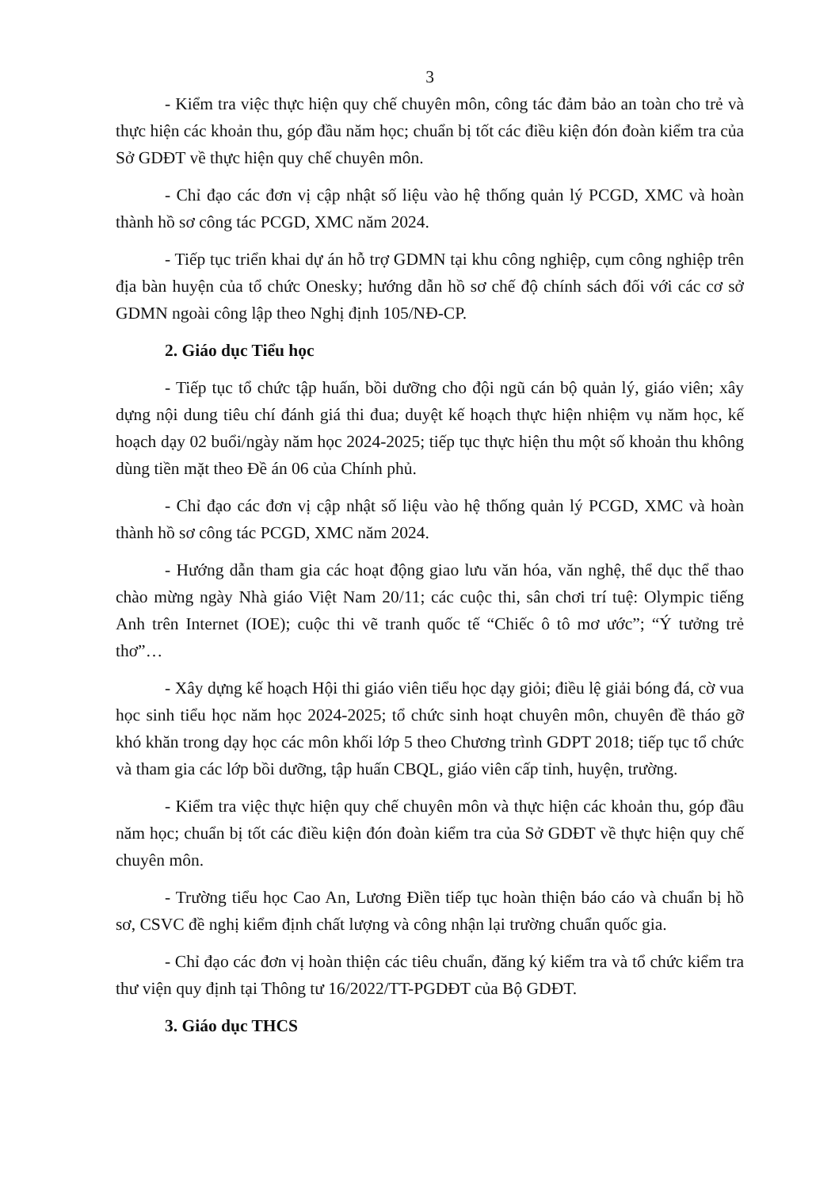3
- Kiểm tra việc thực hiện quy chế chuyên môn, công tác đảm bảo an toàn cho trẻ và thực hiện các khoản thu, góp đầu năm học; chuẩn bị tốt các điều kiện đón đoàn kiểm tra của Sở GDĐT về thực hiện quy chế chuyên môn.
- Chỉ đạo các đơn vị cập nhật số liệu vào hệ thống quản lý PCGD, XMC và hoàn thành hồ sơ công tác PCGD, XMC năm 2024.
- Tiếp tục triển khai dự án hỗ trợ GDMN tại khu công nghiệp, cụm công nghiệp trên địa bàn huyện của tổ chức Onesky; hướng dẫn hồ sơ chế độ chính sách đối với các cơ sở GDMN ngoài công lập theo Nghị định 105/NĐ-CP.
2. Giáo dục Tiểu học
- Tiếp tục tổ chức tập huấn, bồi dưỡng cho đội ngũ cán bộ quản lý, giáo viên; xây dựng nội dung tiêu chí đánh giá thi đua; duyệt kế hoạch thực hiện nhiệm vụ năm học, kế hoạch dạy 02 buổi/ngày năm học 2024-2025; tiếp tục thực hiện thu một số khoản thu không dùng tiền mặt theo Đề án 06 của Chính phủ.
- Chỉ đạo các đơn vị cập nhật số liệu vào hệ thống quản lý PCGD, XMC và hoàn thành hồ sơ công tác PCGD, XMC năm 2024.
- Hướng dẫn tham gia các hoạt động giao lưu văn hóa, văn nghệ, thể dục thể thao chào mừng ngày Nhà giáo Việt Nam 20/11; các cuộc thi, sân chơi trí tuệ: Olympic tiếng Anh trên Internet (IOE); cuộc thi vẽ tranh quốc tế “Chiếc ô tô mơ ước”; “Ý tưởng trẻ thơ”…
- Xây dựng kế hoạch Hội thi giáo viên tiểu học dạy giỏi; điều lệ giải bóng đá, cờ vua học sinh tiểu học năm học 2024-2025; tổ chức sinh hoạt chuyên môn, chuyên đề tháo gỡ khó khăn trong dạy học các môn khối lớp 5 theo Chương trình GDPT 2018; tiếp tục tổ chức và tham gia các lớp bồi dưỡng, tập huấn CBQL, giáo viên cấp tỉnh, huyện, trường.
- Kiểm tra việc thực hiện quy chế chuyên môn và thực hiện các khoản thu, góp đầu năm học; chuẩn bị tốt các điều kiện đón đoàn kiểm tra của Sở GDĐT về thực hiện quy chế chuyên môn.
- Trường tiểu học Cao An, Lương Điền tiếp tục hoàn thiện báo cáo và chuẩn bị hồ sơ, CSVC đề nghị kiểm định chất lượng và công nhận lại trường chuẩn quốc gia.
- Chỉ đạo các đơn vị hoàn thiện các tiêu chuẩn, đăng ký kiểm tra và tổ chức kiểm tra thư viện quy định tại Thông tư 16/2022/TT-PGDĐT của Bộ GDĐT.
3. Giáo dục THCS